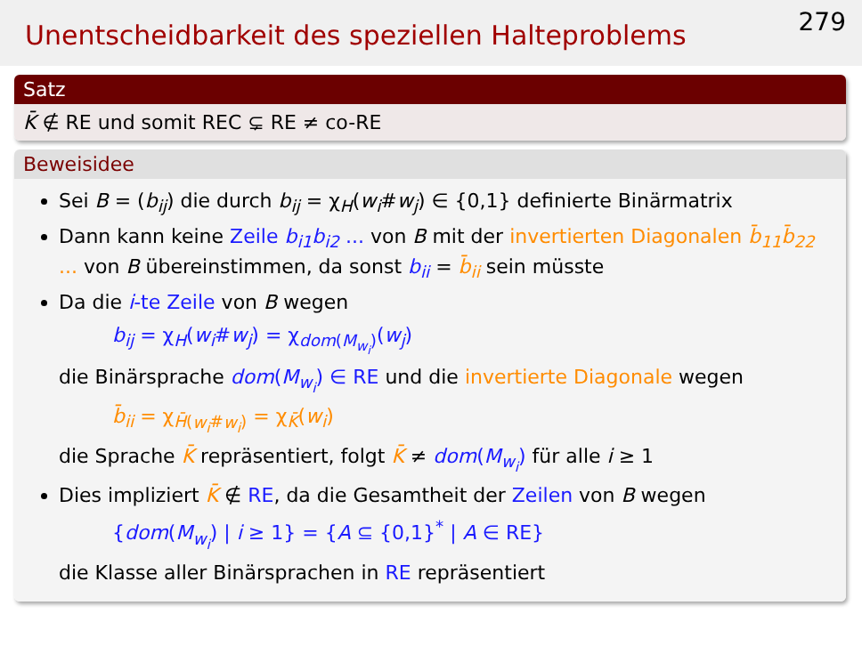Unentscheidbarkeit des speziellen Halteproblems
279
Satz
K̄ ∉ RE und somit REC ⊊ RE ≠ co-RE
Beweisidee
Sei B = (b<sub>ij</sub>) die durch b<sub>ij</sub> = χ<sub>H</sub>(w<sub>i</sub>#w<sub>j</sub>) ∈ {0,1} definierte Binärmatrix
Dann kann keine Zeile b<sub>i1</sub>b<sub>i2</sub> ... von B mit der invertierten Diagonalen b̄<sub>11</sub>b̄<sub>22</sub> ... von B übereinstimmen, da sonst b<sub>ii</sub> = b̄<sub>ii</sub> sein müsste
Da die i-te Zeile von B wegen
b<sub>ij</sub> = χ<sub>H</sub>(w<sub>i</sub>#w<sub>j</sub>) = χ<sub>dom(M<sub>w<sub>i</sub></sub>)</sub>(w<sub>j</sub>)
die Binärsprache dom(M<sub>w<sub>i</sub></sub>) ∈ RE und die invertierte Diagonale wegen
b̄<sub>ii</sub> = χ<sub>H̄(w<sub>i</sub>#w<sub>i</sub>)</sub> = χ<sub>K̄</sub>(w<sub>i</sub>)
die Sprache K̄ repräsentiert, folgt K̄ ≠ dom(M<sub>w<sub>i</sub></sub>) für alle i ≥ 1
Dies impliziert K̄ ∉ RE, da die Gesamtheit der Zeilen von B wegen
{dom(M<sub>w<sub>i</sub></sub>) | i ≥ 1} = {A ⊆ {0,1}<sup>*</sup> | A ∈ RE}
die Klasse aller Binärsprachen in RE repräsentiert